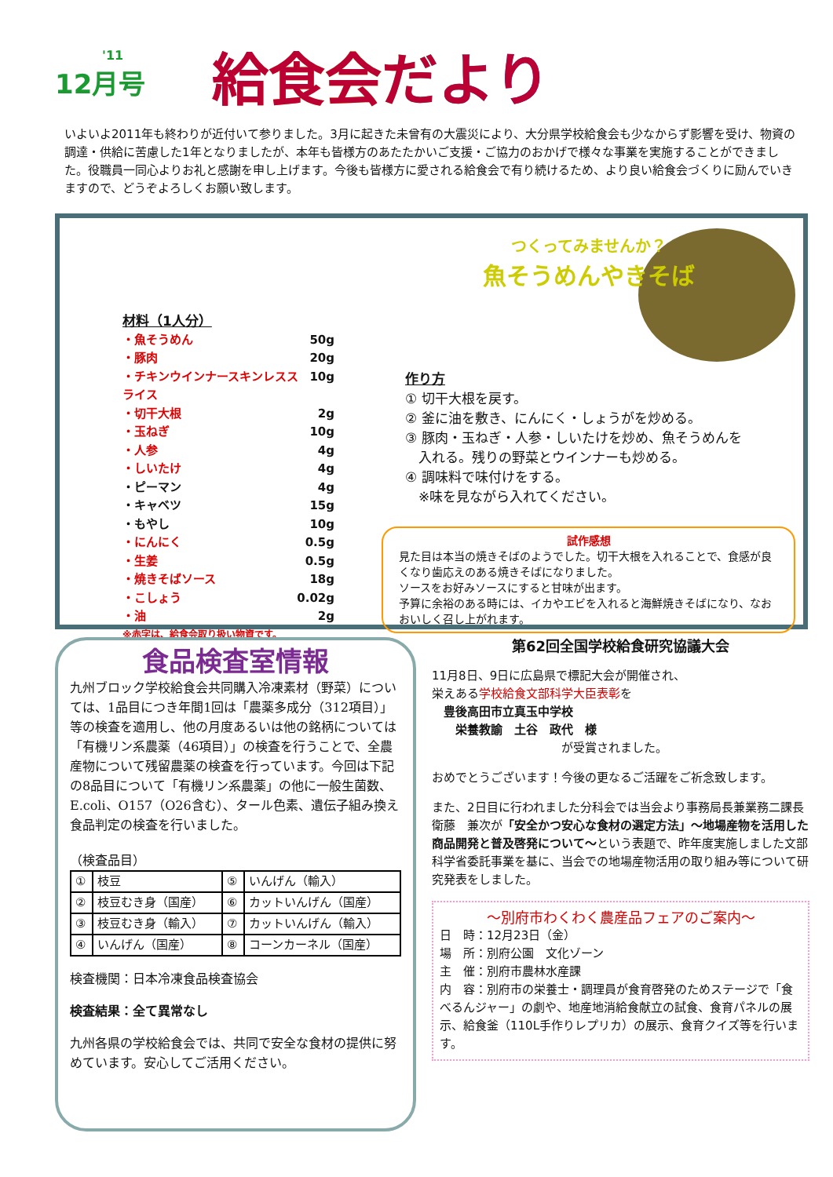'11
12月号
給食会だより
いよいよ2011年も終わりが近付いて参りました。3月に起きた未曾有の大震災により、大分県学校給食会も少なからず影響を受け、物資の調達・供給に苦慮した1年となりましたが、本年も皆様方のあたたかいご支援・ご協力のおかげで様々な事業を実施することができました。役職員一同心よりお礼と感謝を申し上げます。今後も皆様方に愛される給食会で有り続けるため、より良い給食会づくりに励んでいきますので、どうぞよろしくお願い致します。
材料（1人分）
・魚そうめん 50g
・豚肉 20g
・チキンウインナースキンレススライス 10g
・切干大根 2g
・玉ねぎ 10g
・人参 4g
・しいたけ 4g
・ピーマン 4g
・キャベツ 15g
・もやし 10g
・にんにく 0.5g
・生姜 0.5g
・焼きそばソース 18g
・こしょう 0.02g
・油 2g
※赤字は、給食会取り扱い物資です。
つくってみませんか？
魚そうめんやきそば
作り方
① 切干大根を戻す。
② 釜に油を敷き、にんにく・しょうがを炒める。
③ 豚肉・玉ねぎ・人参・しいたけを炒め、魚そうめんを
　入れる。残りの野菜とウインナーも炒める。
④ 調味料で味付けをする。
　※味を見ながら入れてください。
試作感想
見た目は本当の焼きそばのようでした。切干大根を入れることで、食感が良くなり歯応えのある焼きそばになりました。
ソースをお好みソースにすると甘味が出ます。
予算に余裕のある時には、イカやエビを入れると海鮮焼きそばになり、なおおいしく召し上がれます。
食品検査室情報
九州ブロック学校給食会共同購入冷凍素材（野菜）については、1品目につき年間1回は「農薬多成分（312項目）」等の検査を適用し、他の月度あるいは他の銘柄については「有機リン系農薬（46項目）」の検査を行うことで、全農産物について残留農薬の検査を行っています。今回は下記の8品目について「有機リン系農薬」の他に一般生菌数、E.coli、O157（O26含む）、タール色素、遺伝子組み換え食品判定の検査を行いました。
（検査品目）
| ① | 枝豆 | ⑤ | いんげん（輸入） |
| ② | 枝豆むき身（国産） | ⑥ | カットいんげん（国産） |
| ③ | 枝豆むき身（輸入） | ⑦ | カットいんげん（輸入） |
| ④ | いんげん（国産） | ⑧ | コーンカーネル（国産） |
検査機関：日本冷凍食品検査協会
検査結果：全て異常なし
九州各県の学校給食会では、共同で安全な食材の提供に努めています。安心してご活用ください。
第62回全国学校給食研究協議大会
11月8日、9日に広島県で標記大会が開催され、
栄えある学校給食文部科学大臣表彰を
　豊後高田市立真玉中学校
　　栄養教諭　土谷　政代　様
　　　　　　　　　　　が受賞されました。
おめでとうございます！今後の更なるご活躍をご祈念致します。
また、2日目に行われました分科会では当会より事務局長兼業務二課長　衛藤　兼次が「安全かつ安心な食材の選定方法」～地場産物を活用した商品開発と普及啓発について～という表題で、昨年度実施しました文部科学省委託事業を基に、当会での地場産物活用の取り組み等について研究発表をしました。
～別府市わくわく農産品フェアのご案内～
日　時：12月23日（金）
場　所：別府公園　文化ゾーン
主　催：別府市農林水産課
内　容：別府市の栄養士・調理員が食育啓発のためステージで「食べるんジャー」の劇や、地産地消給食献立の試食、食育パネルの展示、給食釜（110L手作りレプリカ）の展示、食育クイズ等を行います。